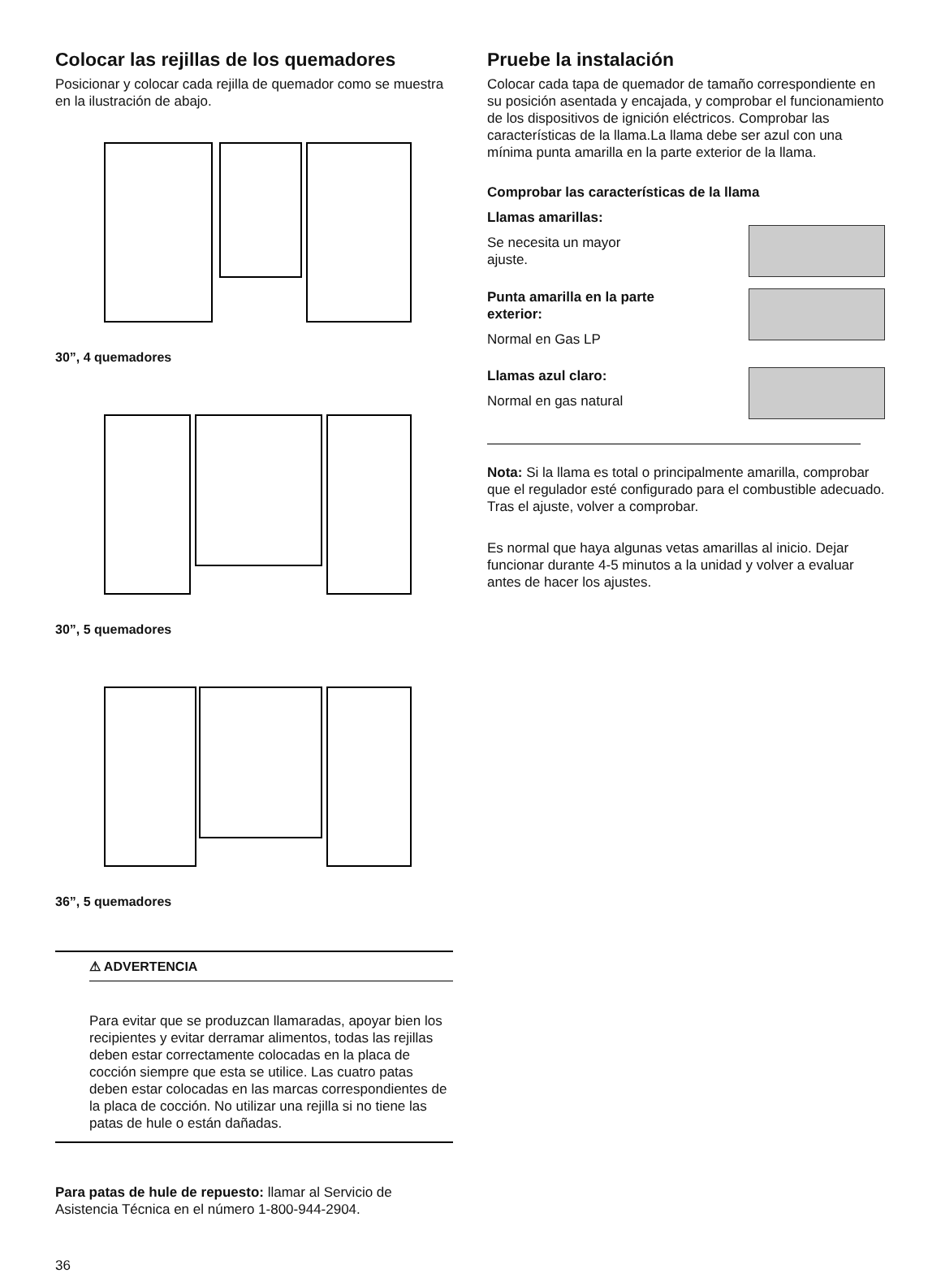Colocar las rejillas de los quemadores
Posicionar y colocar cada rejilla de quemador como se muestra en la ilustración de abajo.
30”, 4 quemadores
30”, 5 quemadores
36”, 5 quemadores
⚠ ADVERTENCIA
Para evitar que se produzcan llamaradas, apoyar bien los recipientes y evitar derramar alimentos, todas las rejillas deben estar correctamente colocadas en la placa de cocción siempre que esta se utilice. Las cuatro patas deben estar colocadas en las marcas correspondientes de la placa de cocción. No utilizar una rejilla si no tiene las patas de hule o están dañadas.
Para patas de hule de repuesto: llamar al Servicio de Asistencia Técnica en el número 1-800-944-2904.
36
Pruebe la instalación
Colocar cada tapa de quemador de tamaño correspondiente en su posición asentada y encajada, y comprobar el funcionamiento de los dispositivos de ignición eléctricos. Comprobar las características de la llama.La llama debe ser azul con una mínima punta amarilla en la parte exterior de la llama.
Comprobar las características de la llama
Llamas amarillas:
Se necesita un mayor
ajuste.
Punta amarilla en la parte
exterior:
Normal en Gas LP
Llamas azul claro:
Normal en gas natural
Nota: Si la llama es total o principalmente amarilla, comprobar que el regulador esté configurado para el combustible adecuado. Tras el ajuste, volver a comprobar.
Es normal que haya algunas vetas amarillas al inicio. Dejar funcionar durante 4-5 minutos a la unidad y volver a evaluar antes de hacer los ajustes.